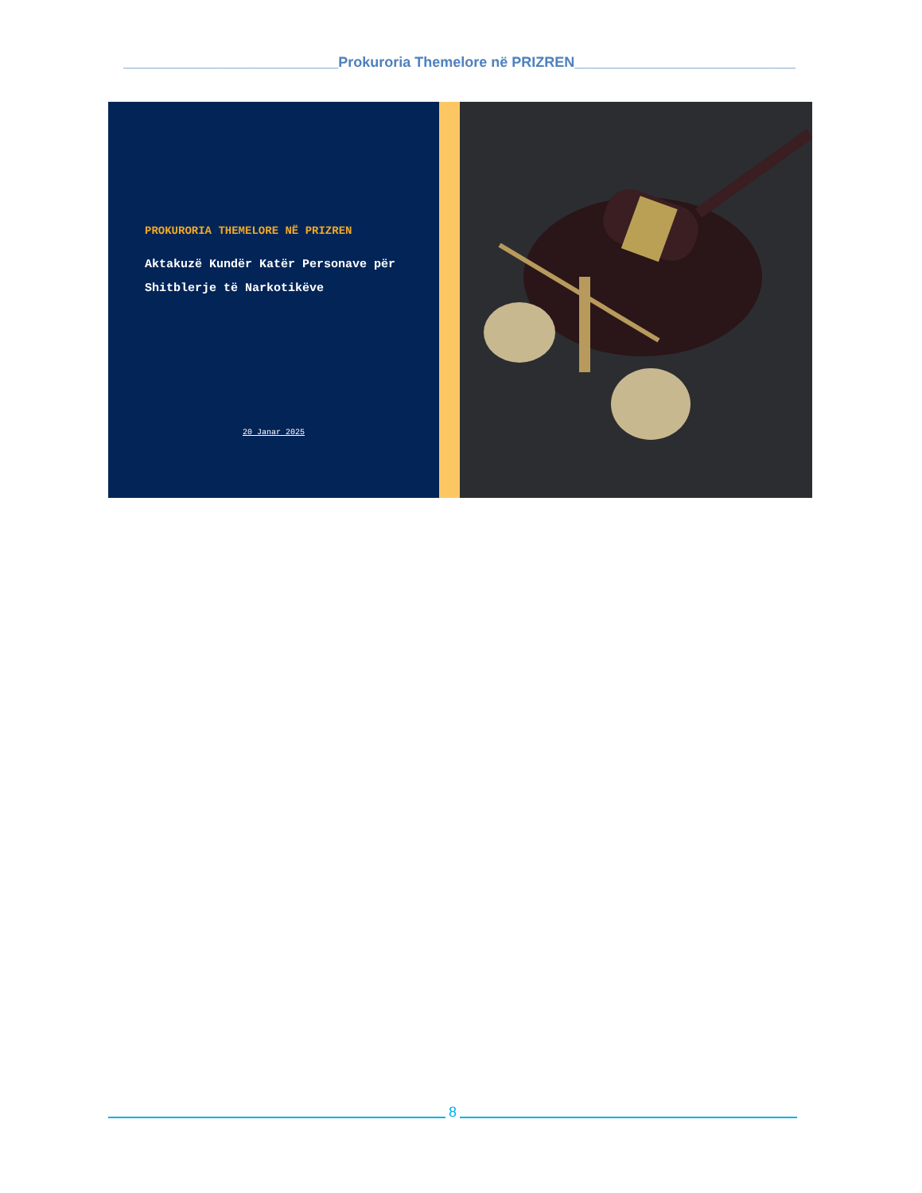___________________________Prokuroria Themelore në PRIZREN____________________________
PROKURORIA THEMELORE NË PRIZREN
Aktakuzë Kundër Katër Personave për Shitblerje të Narkotikëve
20 Janar 2025
8